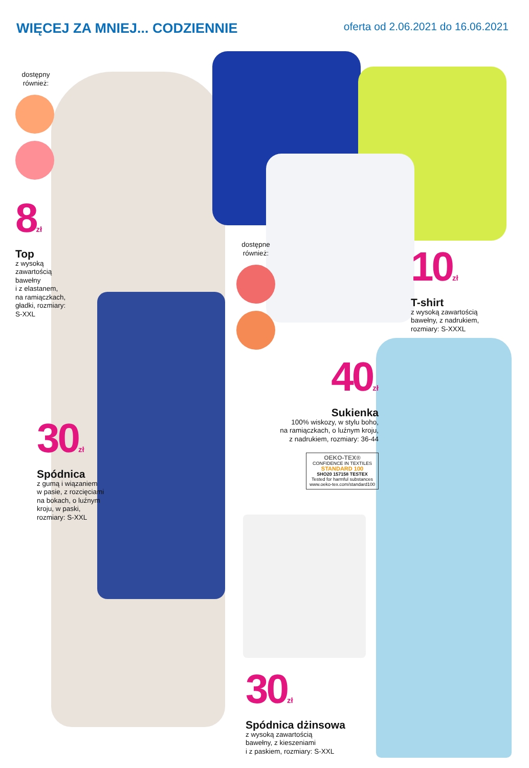WIĘCEJ ZA MNIEJ... CODZIENNIE
oferta od 2.06.2021 do 16.06.2021
dostępny
również:
8<sup>zł</sup>
Top
z wysoką
zawartością
bawełny
i z elastanem,
na ramiączkach,
gładki, rozmiary:
S-XXL
30<sup>zł</sup>
Spódnica
z gumą i wiązaniem
w pasie, z rozcięciami
na bokach, o luźnym
kroju, w paski,
rozmiary: S-XXL
dostępne
również:
10<sup>zł</sup>
T-shirt
z wysoką zawartością
bawełny, z nadrukiem,
rozmiary: S-XXXL
40<sup>zł</sup>
Sukienka
100% wiskozy, w stylu boho,
na ramiączkach, o luźnym kroju,
z nadrukiem, rozmiary: 36-44
OEKO-TEX®
CONFIDENCE IN TEXTILES
STANDARD 100
SHO20 157158 TESTEX
Tested for harmful substances
www.oeko-tex.com/standard100
30<sup>zł</sup>
Spódnica dżinsowa
z wysoką zawartością
bawełny, z kieszeniami
i z paskiem, rozmiary: S-XXL